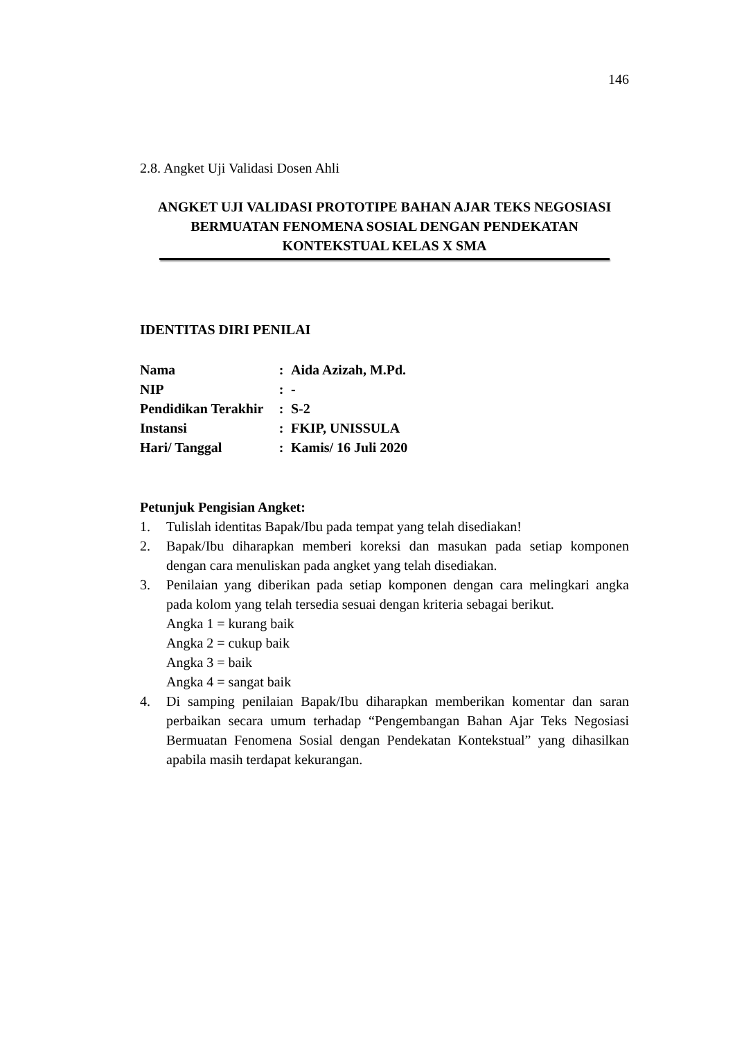146
2.8. Angket Uji Validasi Dosen Ahli
ANGKET UJI VALIDASI PROTOTIPE BAHAN AJAR TEKS NEGOSIASI BERMUATAN FENOMENA SOSIAL DENGAN PENDEKATAN KONTEKSTUAL KELAS X SMA
IDENTITAS DIRI PENILAI
| Nama | : | Aida Azizah, M.Pd. |
| NIP | : | - |
| Pendidikan Terakhir | : | S-2 |
| Instansi | : | FKIP, UNISSULA |
| Hari/ Tanggal | : | Kamis/ 16 Juli 2020 |
Petunjuk Pengisian Angket:
1. Tulislah identitas Bapak/Ibu pada tempat yang telah disediakan!
2. Bapak/Ibu diharapkan memberi koreksi dan masukan pada setiap komponen dengan cara menuliskan pada angket yang telah disediakan.
3. Penilaian yang diberikan pada setiap komponen dengan cara melingkari angka pada kolom yang telah tersedia sesuai dengan kriteria sebagai berikut.
Angka 1 = kurang baik
Angka 2 = cukup baik
Angka 3 = baik
Angka 4 = sangat baik
4. Di samping penilaian Bapak/Ibu diharapkan memberikan komentar dan saran perbaikan secara umum terhadap “Pengembangan Bahan Ajar Teks Negosiasi Bermuatan Fenomena Sosial dengan Pendekatan Kontekstual” yang dihasilkan apabila masih terdapat kekurangan.